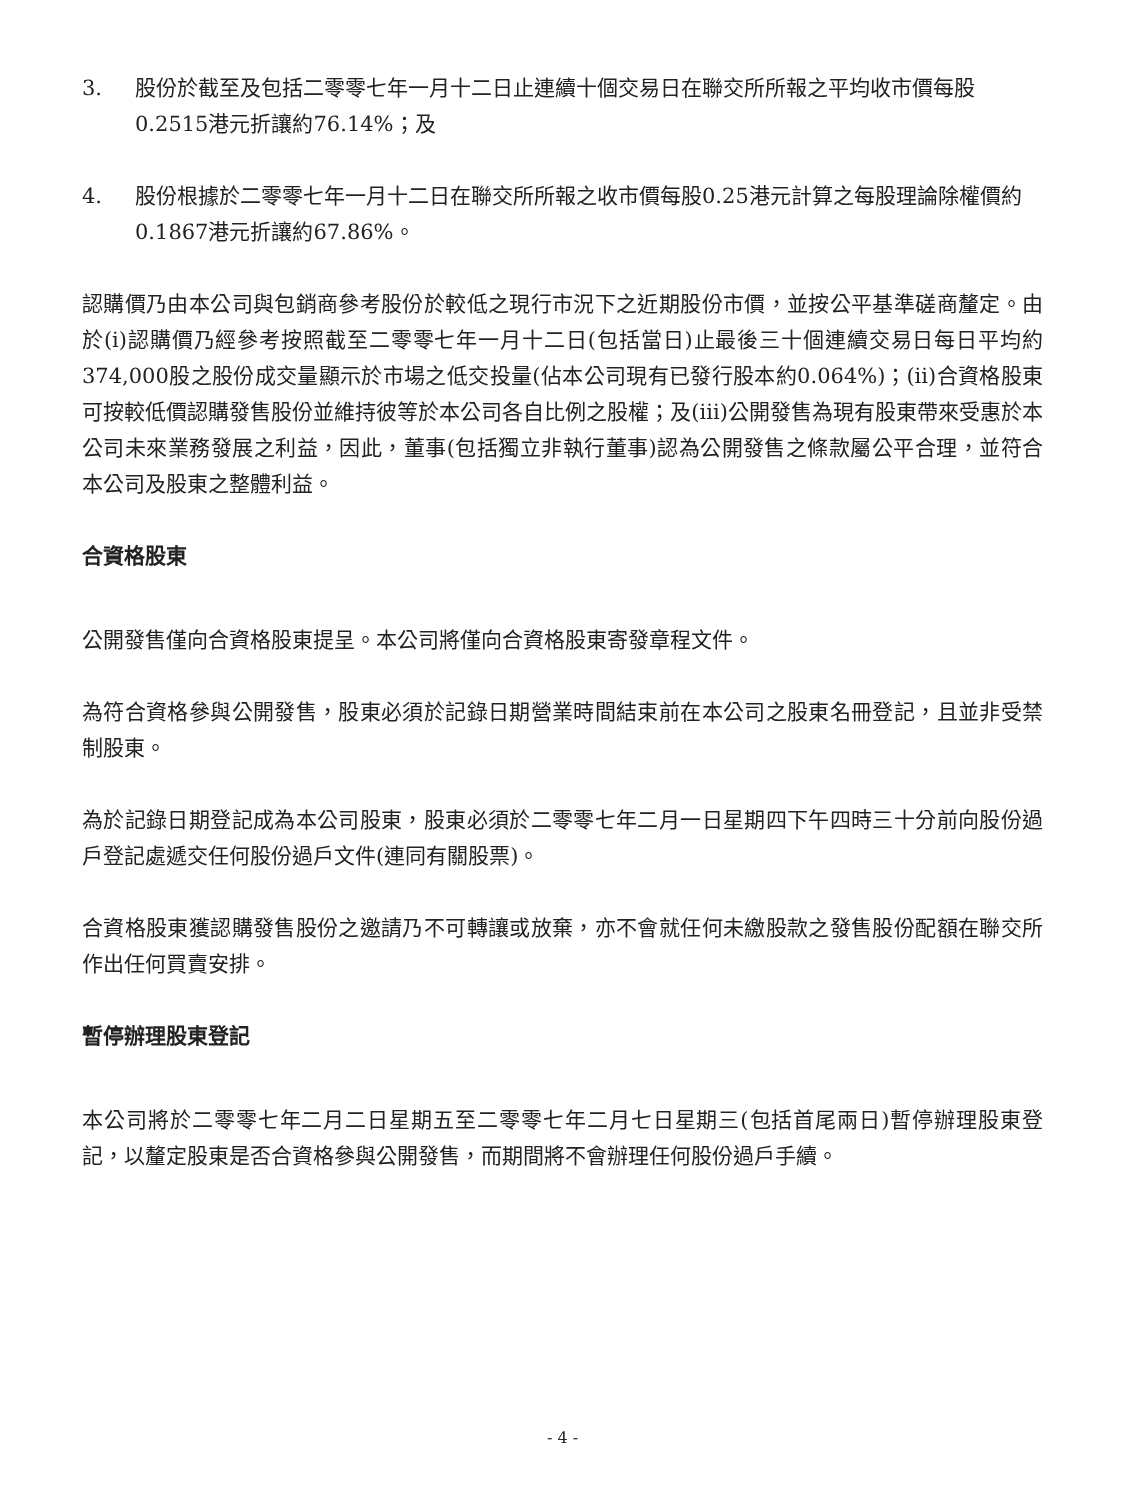3. 股份於截至及包括二零零七年一月十二日止連續十個交易日在聯交所所報之平均收市價每股0.2515港元折讓約76.14%；及
4. 股份根據於二零零七年一月十二日在聯交所所報之收市價每股0.25港元計算之每股理論除權價約0.1867港元折讓約67.86%。
認購價乃由本公司與包銷商參考股份於較低之現行市況下之近期股份市價，並按公平基準磋商釐定。由於(i)認購價乃經參考按照截至二零零七年一月十二日(包括當日)止最後三十個連續交易日每日平均約374,000股之股份成交量顯示於市場之低交投量(佔本公司現有已發行股本約0.064%)；(ii)合資格股東可按較低價認購發售股份並維持彼等於本公司各自比例之股權；及(iii)公開發售為現有股東帶來受惠於本公司未來業務發展之利益，因此，董事(包括獨立非執行董事)認為公開發售之條款屬公平合理，並符合本公司及股東之整體利益。
合資格股東
公開發售僅向合資格股東提呈。本公司將僅向合資格股東寄發章程文件。
為符合資格參與公開發售，股東必須於記錄日期營業時間結束前在本公司之股東名冊登記，且並非受禁制股東。
為於記錄日期登記成為本公司股東，股東必須於二零零七年二月一日星期四下午四時三十分前向股份過戶登記處遞交任何股份過戶文件(連同有關股票)。
合資格股東獲認購發售股份之邀請乃不可轉讓或放棄，亦不會就任何未繳股款之發售股份配額在聯交所作出任何買賣安排。
暫停辦理股東登記
本公司將於二零零七年二月二日星期五至二零零七年二月七日星期三(包括首尾兩日)暫停辦理股東登記，以釐定股東是否合資格參與公開發售，而期間將不會辦理任何股份過戶手續。
- 4 -